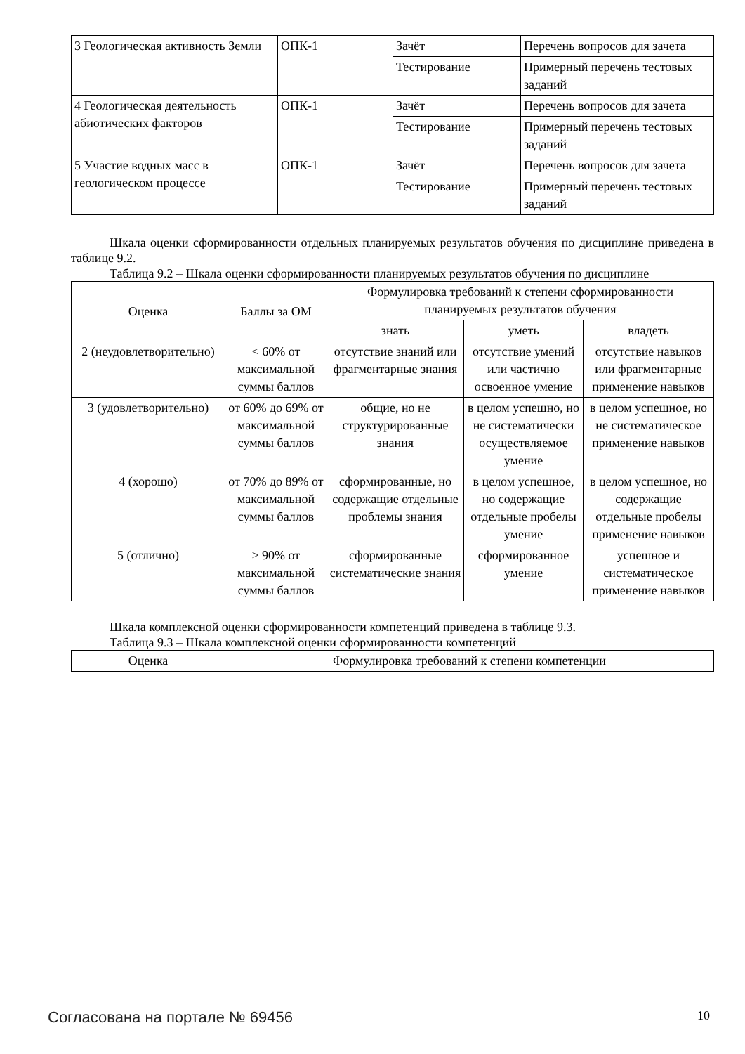| 3 Геологическая активность Земли | ОПК-1 | Зачёт | Перечень вопросов для зачета |
| | | Тестирование | Примерный перечень тестовых заданий |
| 4 Геологическая деятельность абиотических факторов | ОПК-1 | Зачёт | Перечень вопросов для зачета |
| | | Тестирование | Примерный перечень тестовых заданий |
| 5 Участие водных масс в геологическом процессе | ОПК-1 | Зачёт | Перечень вопросов для зачета |
| | | Тестирование | Примерный перечень тестовых заданий |
Шкала оценки сформированности отдельных планируемых результатов обучения по дисциплине приведена в таблице 9.2.
Таблица 9.2 – Шкала оценки сформированности планируемых результатов обучения по дисциплине
| Оценка | Баллы за ОМ | Формулировка требований к степени сформированности планируемых результатов обучения | | |
| --- | --- | --- | --- | --- |
| | | знать | уметь | владеть |
| 2 (неудовлетворительно) | < 60% от максимальной суммы баллов | отсутствие знаний или фрагментарные знания | отсутствие умений или частично освоенное умение | отсутствие навыков или фрагментарные применение навыков |
| 3 (удовлетворительно) | от 60% до 69% от максимальной суммы баллов | общие, но не структурированные знания | в целом успешно, но не систематически осуществляемое умение | в целом успешное, но не систематическое применение навыков |
| 4 (хорошо) | от 70% до 89% от максимальной суммы баллов | сформированные, но содержащие отдельные проблемы знания | в целом успешное, но содержащие отдельные пробелы умение | в целом успешное, но содержащие отдельные пробелы применение навыков |
| 5 (отлично) | ≥ 90% от максимальной суммы баллов | сформированные систематические знания | сформированное умение | успешное и систематическое применение навыков |
Шкала комплексной оценки сформированности компетенций приведена в таблице 9.3.
Таблица 9.3 – Шкала комплексной оценки сформированности компетенций
| Оценка | Формулировка требований к степени компетенции |
| --- | --- |
Согласована на портале № 69456 10